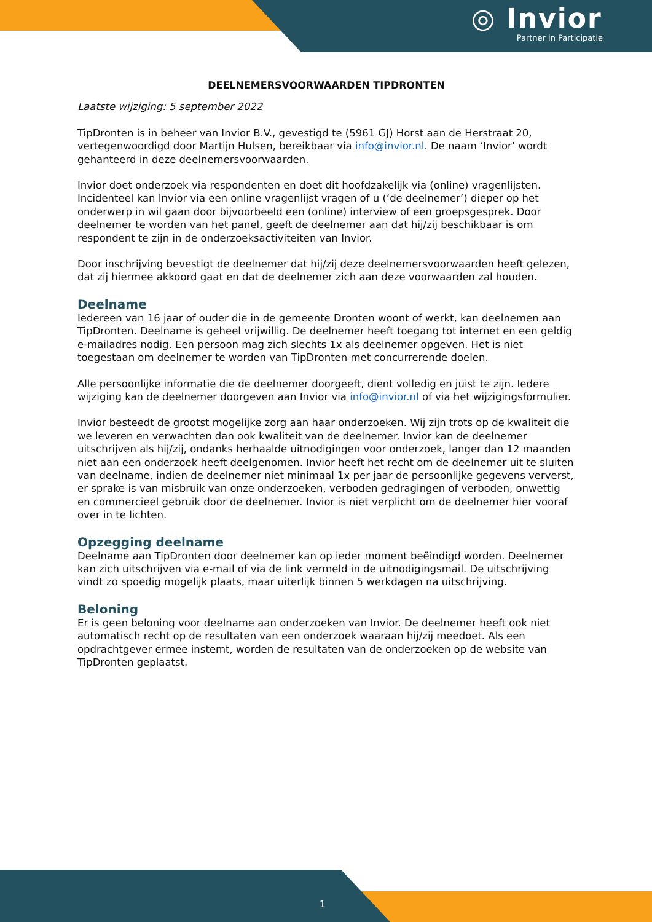◎ Invior
Partner in Participatie
DEELNEMERSVOORWAARDEN TIPDRONTEN
Laatste wijziging: 5 september 2022
TipDronten is in beheer van Invior B.V., gevestigd te (5961 GJ) Horst aan de Herstraat 20, vertegenwoordigd door Martijn Hulsen, bereikbaar via info@invior.nl. De naam ‘Invior’ wordt gehanteerd in deze deelnemersvoorwaarden.
Invior doet onderzoek via respondenten en doet dit hoofdzakelijk via (online) vragenlijsten. Incidenteel kan Invior via een online vragenlijst vragen of u (‘de deelnemer’) dieper op het onderwerp in wil gaan door bijvoorbeeld een (online) interview of een groepsgesprek. Door deelnemer te worden van het panel, geeft de deelnemer aan dat hij/zij beschikbaar is om respondent te zijn in de onderzoeksactiviteiten van Invior.
Door inschrijving bevestigt de deelnemer dat hij/zij deze deelnemersvoorwaarden heeft gelezen, dat zij hiermee akkoord gaat en dat de deelnemer zich aan deze voorwaarden zal houden.
Deelname
Iedereen van 16 jaar of ouder die in de gemeente Dronten woont of werkt, kan deelnemen aan TipDronten. Deelname is geheel vrijwillig. De deelnemer heeft toegang tot internet en een geldig e-mailadres nodig. Een persoon mag zich slechts 1x als deelnemer opgeven. Het is niet toegestaan om deelnemer te worden van TipDronten met concurrerende doelen.
Alle persoonlijke informatie die de deelnemer doorgeeft, dient volledig en juist te zijn. Iedere wijziging kan de deelnemer doorgeven aan Invior via info@invior.nl of via het wijzigingsformulier.
Invior besteedt de grootst mogelijke zorg aan haar onderzoeken. Wij zijn trots op de kwaliteit die we leveren en verwachten dan ook kwaliteit van de deelnemer. Invior kan de deelnemer uitschrijven als hij/zij, ondanks herhaalde uitnodigingen voor onderzoek, langer dan 12 maanden niet aan een onderzoek heeft deelgenomen. Invior heeft het recht om de deelnemer uit te sluiten van deelname, indien de deelnemer niet minimaal 1x per jaar de persoonlijke gegevens ververst, er sprake is van misbruik van onze onderzoeken, verboden gedragingen of verboden, onwettig en commercieel gebruik door de deelnemer. Invior is niet verplicht om de deelnemer hier vooraf over in te lichten.
Opzegging deelname
Deelname aan TipDronten door deelnemer kan op ieder moment beëindigd worden. Deelnemer kan zich uitschrijven via e-mail of via de link vermeld in de uitnodigingsmail. De uitschrijving vindt zo spoedig mogelijk plaats, maar uiterlijk binnen 5 werkdagen na uitschrijving.
Beloning
Er is geen beloning voor deelname aan onderzoeken van Invior. De deelnemer heeft ook niet automatisch recht op de resultaten van een onderzoek waaraan hij/zij meedoet. Als een opdrachtgever ermee instemt, worden de resultaten van de onderzoeken op de website van TipDronten geplaatst.
1